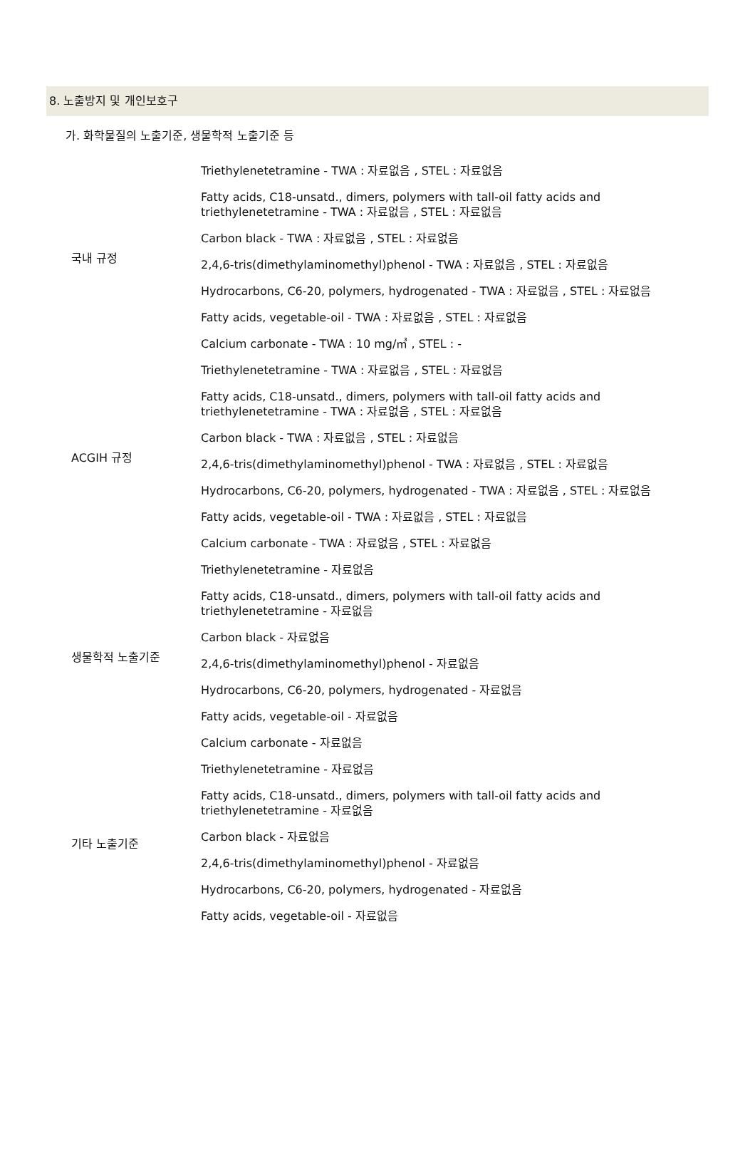8. 노출방지 및 개인보호구
가. 화학물질의 노출기준, 생물학적 노출기준 등
| 국내 규정 | Triethylenetetramine - TWA : 자료없음 , STEL : 자료없음 Fatty acids, C18-unsatd., dimers, polymers with tall-oil fatty acids and triethylenetetramine - TWA : 자료없음 , STEL : 자료없음 Carbon black - TWA : 자료없음 , STEL : 자료없음 2,4,6-tris(dimethylaminomethyl)phenol - TWA : 자료없음 , STEL : 자료없음 Hydrocarbons, C6-20, polymers, hydrogenated - TWA : 자료없음 , STEL : 자료없음 Fatty acids, vegetable-oil - TWA : 자료없음 , STEL : 자료없음 Calcium carbonate - TWA : 10 mg/㎥ , STEL : - |
| ACGIH 규정 | Triethylenetetramine - TWA : 자료없음 , STEL : 자료없음 Fatty acids, C18-unsatd., dimers, polymers with tall-oil fatty acids and triethylenetetramine - TWA : 자료없음 , STEL : 자료없음 Carbon black - TWA : 자료없음 , STEL : 자료없음 2,4,6-tris(dimethylaminomethyl)phenol - TWA : 자료없음 , STEL : 자료없음 Hydrocarbons, C6-20, polymers, hydrogenated - TWA : 자료없음 , STEL : 자료없음 Fatty acids, vegetable-oil - TWA : 자료없음 , STEL : 자료없음 Calcium carbonate - TWA : 자료없음 , STEL : 자료없음 |
| 생물학적 노출기준 | Triethylenetetramine - 자료없음 Fatty acids, C18-unsatd., dimers, polymers with tall-oil fatty acids and triethylenetetramine - 자료없음 Carbon black - 자료없음 2,4,6-tris(dimethylaminomethyl)phenol - 자료없음 Hydrocarbons, C6-20, polymers, hydrogenated - 자료없음 Fatty acids, vegetable-oil - 자료없음 Calcium carbonate - 자료없음 |
| 기타 노출기준 | Triethylenetetramine - 자료없음 Fatty acids, C18-unsatd., dimers, polymers with tall-oil fatty acids and triethylenetetramine - 자료없음 Carbon black - 자료없음 2,4,6-tris(dimethylaminomethyl)phenol - 자료없음 Hydrocarbons, C6-20, polymers, hydrogenated - 자료없음 Fatty acids, vegetable-oil - 자료없음 |